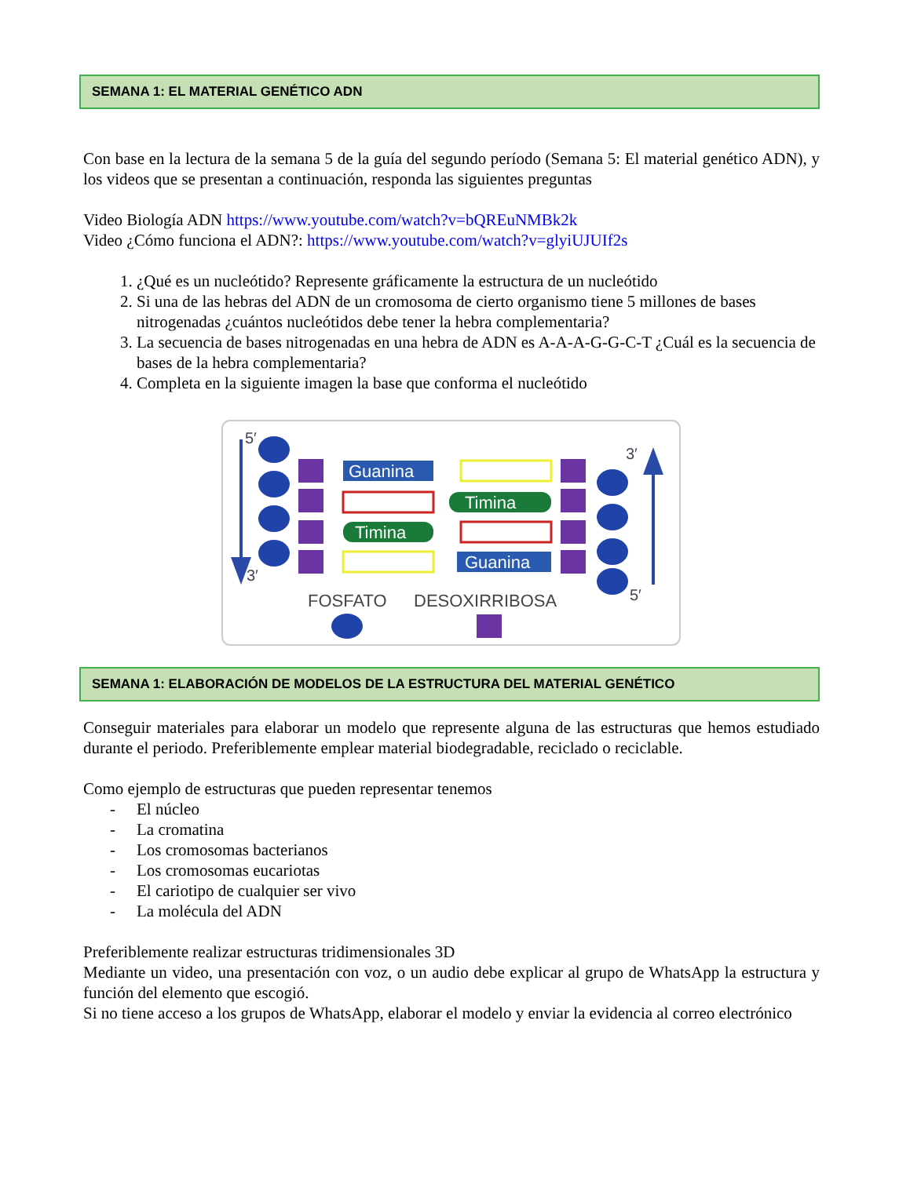SEMANA 1: EL MATERIAL GENÉTICO ADN
Con base en la lectura de la semana 5 de la guía del segundo período (Semana 5: El material genético ADN), y los videos que se presentan a continuación, responda las siguientes preguntas
Video Biología ADN https://www.youtube.com/watch?v=bQREuNMBk2k
Video ¿Cómo funciona el ADN?: https://www.youtube.com/watch?v=glyiUJUIf2s
1. ¿Qué es un nucleótido? Represente gráficamente la estructura de un nucleótido
2. Si una de las hebras del ADN de un cromosoma de cierto organismo tiene 5 millones de bases nitrogenadas ¿cuántos nucleótidos debe tener la hebra complementaria?
3. La secuencia de bases nitrogenadas en una hebra de ADN es A-A-A-G-G-C-T ¿Cuál es la secuencia de bases de la hebra complementaria?
4. Completa en la siguiente imagen la base que conforma el nucleótido
5′
3′
3′
5′
Guanina
Timina
Timina
Guanina
FOSFATO
DESOXIRRIBOSA
SEMANA 1: ELABORACIÓN DE MODELOS DE LA ESTRUCTURA DEL MATERIAL GENÉTICO
Conseguir materiales para elaborar un modelo que represente alguna de las estructuras que hemos estudiado durante el periodo. Preferiblemente emplear material biodegradable, reciclado o reciclable.
Como ejemplo de estructuras que pueden representar tenemos
- El núcleo
- La cromatina
- Los cromosomas bacterianos
- Los cromosomas eucariotas
- El cariotipo de cualquier ser vivo
- La molécula del ADN
Preferiblemente realizar estructuras tridimensionales 3D
Mediante un video, una presentación con voz, o un audio debe explicar al grupo de WhatsApp la estructura y función del elemento que escogió.
Si no tiene acceso a los grupos de WhatsApp, elaborar el modelo y enviar la evidencia al correo electrónico